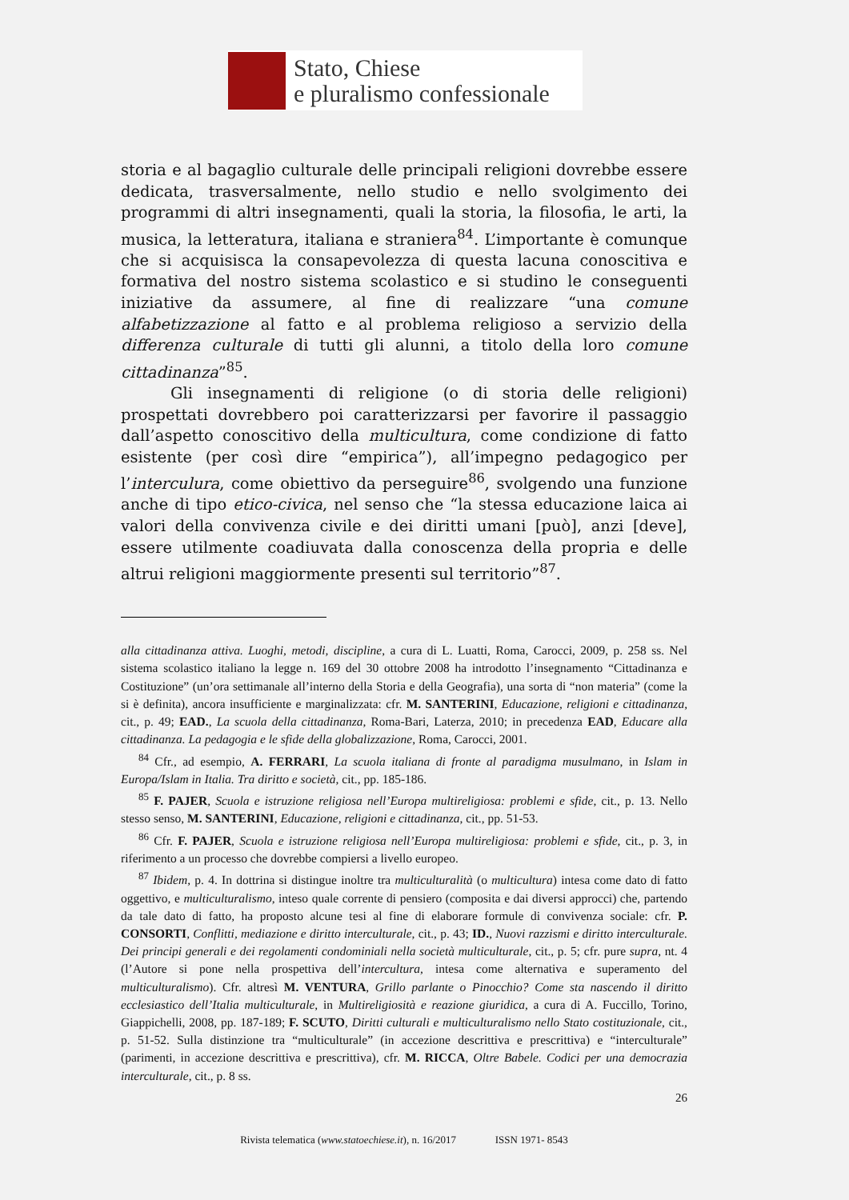Stato, Chiese
e pluralismo confessionale
storia e al bagaglio culturale delle principali religioni dovrebbe essere dedicata, trasversalmente, nello studio e nello svolgimento dei programmi di altri insegnamenti, quali la storia, la filosofia, le arti, la musica, la letteratura, italiana e straniera<sup>84</sup>. L’importante è comunque che si acquisisca la consapevolezza di questa lacuna conoscitiva e formativa del nostro sistema scolastico e si studino le conseguenti iniziative da assumere, al fine di realizzare “una comune alfabetizzazione al fatto e al problema religioso a servizio della differenza culturale di tutti gli alunni, a titolo della loro comune cittadinanza”<sup>85</sup>.
Gli insegnamenti di religione (o di storia delle religioni) prospettati dovrebbero poi caratterizzarsi per favorire il passaggio dall’aspetto conoscitivo della multicultura, come condizione di fatto esistente (per così dire “empirica”), all’impegno pedagogico per l’interculura, come obiettivo da perseguire<sup>86</sup>, svolgendo una funzione anche di tipo etico-civica, nel senso che “la stessa educazione laica ai valori della convivenza civile e dei diritti umani [può], anzi [deve], essere utilmente coadiuvata dalla conoscenza della propria e delle altrui religioni maggiormente presenti sul territorio”<sup>87</sup>.
alla cittadinanza attiva. Luoghi, metodi, discipline, a cura di L. Luatti, Roma, Carocci, 2009, p. 258 ss. Nel sistema scolastico italiano la legge n. 169 del 30 ottobre 2008 ha introdotto l’insegnamento “Cittadinanza e Costituzione” (un’ora settimanale all’interno della Storia e della Geografia), una sorta di “non materia” (come la si è definita), ancora insufficiente e marginalizzata: cfr. M. SANTERINI, Educazione, religioni e cittadinanza, cit., p. 49; EAD., La scuola della cittadinanza, Roma-Bari, Laterza, 2010; in precedenza EAD, Educare alla cittadinanza. La pedagogia e le sfide della globalizzazione, Roma, Carocci, 2001.
<sup>84</sup> Cfr., ad esempio, A. FERRARI, La scuola italiana di fronte al paradigma musulmano, in Islam in Europa/Islam in Italia. Tra diritto e società, cit., pp. 185-186.
<sup>85</sup> F. PAJER, Scuola e istruzione religiosa nell’Europa multireligiosa: problemi e sfide, cit., p. 13. Nello stesso senso, M. SANTERINI, Educazione, religioni e cittadinanza, cit., pp. 51-53.
<sup>86</sup> Cfr. F. PAJER, Scuola e istruzione religiosa nell’Europa multireligiosa: problemi e sfide, cit., p. 3, in riferimento a un processo che dovrebbe compiersi a livello europeo.
<sup>87</sup> Ibidem, p. 4. In dottrina si distingue inoltre tra multiculturalità (o multicultura) intesa come dato di fatto oggettivo, e multiculturalismo, inteso quale corrente di pensiero (composita e dai diversi approcci) che, partendo da tale dato di fatto, ha proposto alcune tesi al fine di elaborare formule di convivenza sociale: cfr. P. CONSORTI, Conflitti, mediazione e diritto interculturale, cit., p. 43; ID., Nuovi razzismi e diritto interculturale. Dei principi generali e dei regolamenti condominiali nella società multiculturale, cit., p. 5; cfr. pure supra, nt. 4 (l’Autore si pone nella prospettiva dell’intercultura, intesa come alternativa e superamento del multiculturalismo). Cfr. altresì M. VENTURA, Grillo parlante o Pinocchio? Come sta nascendo il diritto ecclesiastico dell’Italia multiculturale, in Multireligiosità e reazione giuridica, a cura di A. Fuccillo, Torino, Giappichelli, 2008, pp. 187-189; F. SCUTO, Diritti culturali e multiculturalismo nello Stato costituzionale, cit., p. 51-52. Sulla distinzione tra “multiculturale” (in accezione descrittiva e prescrittiva) e “interculturale” (parimenti, in accezione descrittiva e prescrittiva), cfr. M. RICCA, Oltre Babele. Codici per una democrazia interculturale, cit., p. 8 ss.
26
Rivista telematica (www.statoechiese.it), n. 16/2017 ISSN 1971- 8543